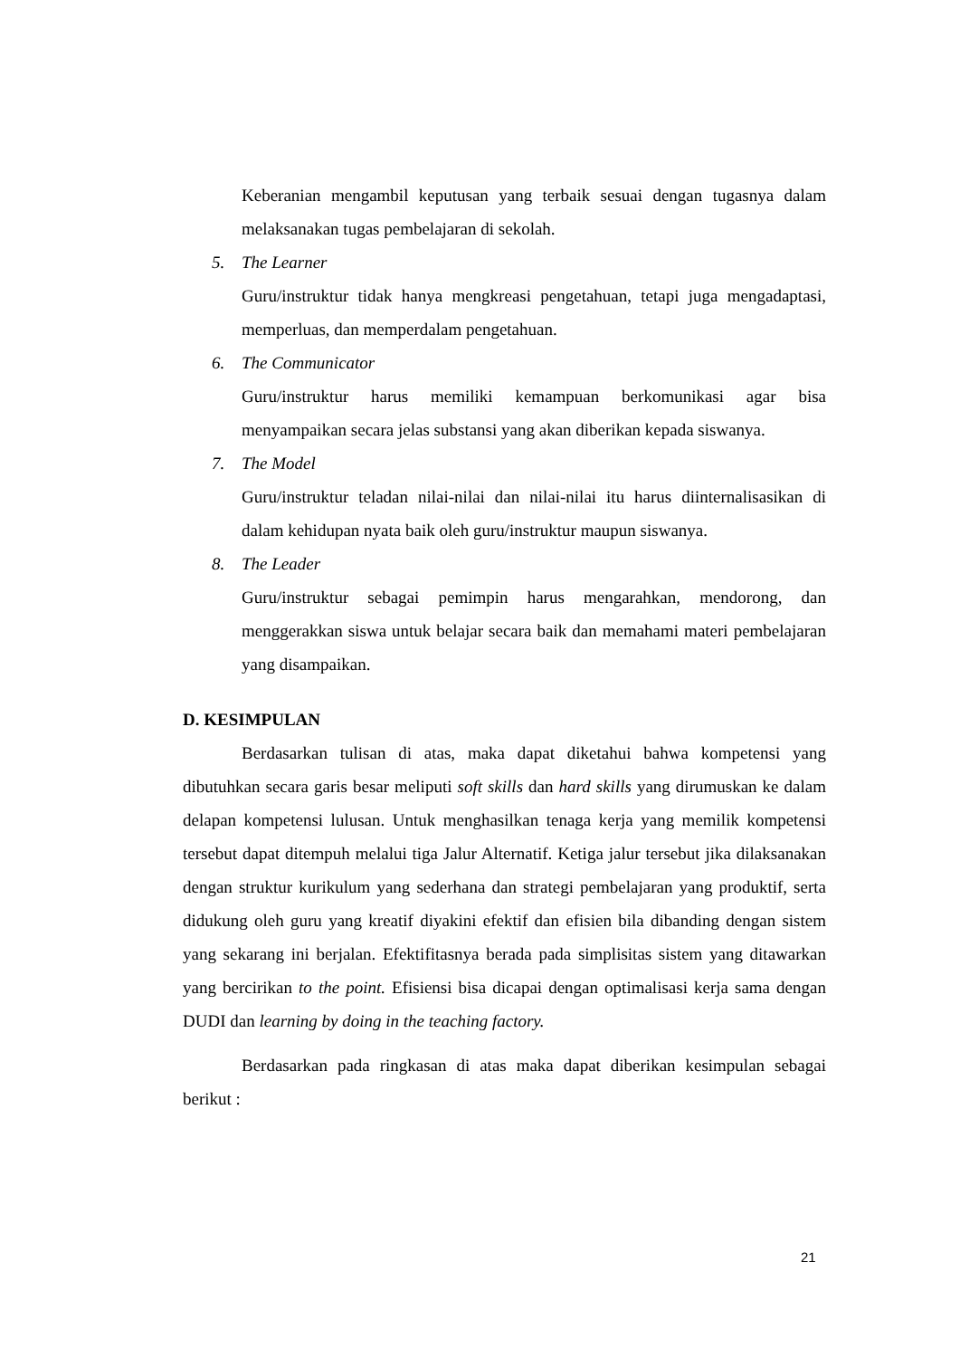Keberanian mengambil keputusan yang terbaik sesuai dengan tugasnya dalam melaksanakan tugas pembelajaran di sekolah.
5. The Learner
Guru/instruktur tidak hanya mengkreasi pengetahuan, tetapi juga mengadaptasi, memperluas, dan memperdalam pengetahuan.
6. The Communicator
Guru/instruktur harus memiliki kemampuan berkomunikasi agar bisa menyampaikan secara jelas substansi yang akan diberikan kepada siswanya.
7. The Model
Guru/instruktur teladan nilai-nilai dan nilai-nilai itu harus diinternalisasikan di dalam kehidupan nyata baik oleh guru/instruktur maupun siswanya.
8. The Leader
Guru/instruktur sebagai pemimpin harus mengarahkan, mendorong, dan menggerakkan siswa untuk belajar secara baik dan memahami materi pembelajaran yang disampaikan.
D. KESIMPULAN
Berdasarkan tulisan di atas, maka dapat diketahui bahwa kompetensi yang dibutuhkan secara garis besar meliputi soft skills dan hard skills yang dirumuskan ke dalam delapan kompetensi lulusan. Untuk menghasilkan tenaga kerja yang memilik kompetensi tersebut dapat ditempuh melalui tiga Jalur Alternatif. Ketiga jalur tersebut jika dilaksanakan dengan struktur kurikulum yang sederhana dan strategi pembelajaran yang produktif, serta didukung oleh guru yang kreatif diyakini efektif dan efisien bila dibanding dengan sistem yang sekarang ini berjalan. Efektifitasnya berada pada simplisitas sistem yang ditawarkan yang bercirikan to the point. Efisiensi bisa dicapai dengan optimalisasi kerja sama dengan DUDI dan learning by doing in the teaching factory.
Berdasarkan pada ringkasan di atas maka dapat diberikan kesimpulan sebagai berikut :
21